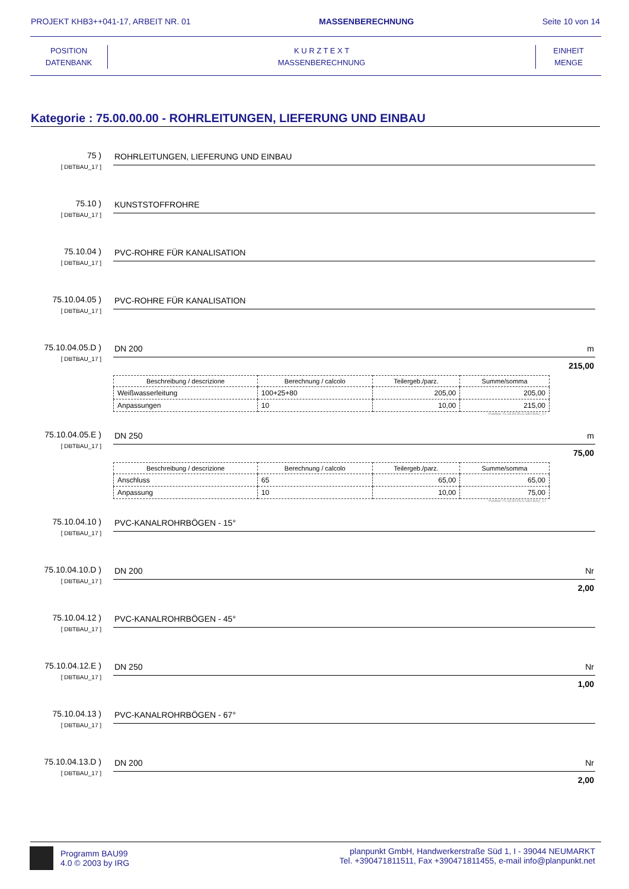PROJEKT KHB3++041-17, ARBEIT NR. 01 MASSENBERECHNUNG Seite 10 von 14
POSITION
DATENBANK
K U R Z T E X T
MASSENBERECHNUNG
EINHEIT
MENGE
Kategorie : 75.00.00.00 - ROHRLEITUNGEN, LIEFERUNG UND EINBAU
75 )
[ DBTBAU_17 ]
ROHRLEITUNGEN, LIEFERUNG UND EINBAU
75.10 )
[ DBTBAU_17 ]
KUNSTSTOFFROHRE
75.10.04 )
[ DBTBAU_17 ]
PVC-ROHRE FÜR KANALISATION
75.10.04.05 )
[ DBTBAU_17 ]
PVC-ROHRE FÜR KANALISATION
75.10.04.05.D )
[ DBTBAU_17 ]
DN 200 m
215,00
| Beschreibung / descrizione | Berechnung / calcolo | Teilergeb./parz. | Summe/somma |
| --- | --- | --- | --- |
| Weißwasserleitung | 100+25+80 | 205,00 | 205,00 |
| Anpassungen | 10 | 10,00 | 215,00 |
Position 75.10.04.05.D-DBTBAU_17
75.10.04.05.E )
[ DBTBAU_17 ]
DN 250 m
75,00
| Beschreibung / descrizione | Berechnung / calcolo | Teilergeb./parz. | Summe/somma |
| --- | --- | --- | --- |
| Anschluss | 65 | 65,00 | 65,00 |
| Anpassung | 10 | 10,00 | 75,00 |
Position 75.10.04.05.E-DBTBAU_17
75.10.04.10 )
[ DBTBAU_17 ]
PVC-KANALROHRBÖGEN - 15°
75.10.04.10.D )
[ DBTBAU_17 ]
DN 200 Nr
2,00
75.10.04.12 )
[ DBTBAU_17 ]
PVC-KANALROHRBÖGEN - 45°
75.10.04.12.E )
[ DBTBAU_17 ]
DN 250 Nr
1,00
75.10.04.13 )
[ DBTBAU_17 ]
PVC-KANALROHRBÖGEN - 67°
75.10.04.13.D )
[ DBTBAU_17 ]
DN 200 Nr
2,00
Programm BAU99
4.0 © 2003 by IRG
planpunkt GmbH, Handwerkerstraße Süd 1, I - 39044 NEUMARKT
Tel. +390471811511, Fax +390471811455, e-mail info@planpunkt.net